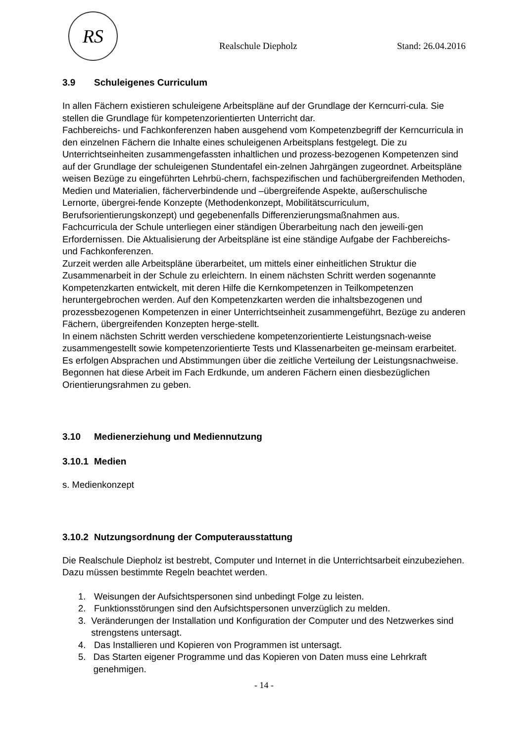RS
Realschule Diepholz Stand: 26.04.2016
3.9 Schuleigenes Curriculum
In allen Fächern existieren schuleigene Arbeitspläne auf der Grundlage der Kerncurri-cula. Sie stellen die Grundlage für kompetenzorientierten Unterricht dar.
Fachbereichs- und Fachkonferenzen haben ausgehend vom Kompetenzbegriff der Kerncurricula in den einzelnen Fächern die Inhalte eines schuleigenen Arbeitsplans festgelegt. Die zu Unterrichtseinheiten zusammengefassten inhaltlichen und prozess-bezogenen Kompetenzen sind auf der Grundlage der schuleigenen Stundentafel ein-zelnen Jahrgängen zugeordnet. Arbeitspläne weisen Bezüge zu eingeführten Lehrbü-chern, fachspezifischen und fachübergreifenden Methoden, Medien und Materialien, fächerverbindende und –übergreifende Aspekte, außerschulische Lernorte, übergrei-fende Konzepte (Methodenkonzept, Mobilitätscurriculum, Berufsorientierungskonzept) und gegebenenfalls Differenzierungsmaßnahmen aus.
Fachcurricula der Schule unterliegen einer ständigen Überarbeitung nach den jeweili-gen Erfordernissen. Die Aktualisierung der Arbeitspläne ist eine ständige Aufgabe der Fachbereichs- und Fachkonferenzen.
Zurzeit werden alle Arbeitspläne überarbeitet, um mittels einer einheitlichen Struktur die Zusammenarbeit in der Schule zu erleichtern. In einem nächsten Schritt werden sogenannte Kompetenzkarten entwickelt, mit deren Hilfe die Kernkompetenzen in Teilkompetenzen heruntergebrochen werden. Auf den Kompetenzkarten werden die inhaltsbezogenen und prozessbezogenen Kompetenzen in einer Unterrichtseinheit zusammengeführt, Bezüge zu anderen Fächern, übergreifenden Konzepten herge-stellt.
In einem nächsten Schritt werden verschiedene kompetenzorientierte Leistungsnach-weise zusammengestellt sowie kompetenzorientierte Tests und Klassenarbeiten ge-meinsam erarbeitet. Es erfolgen Absprachen und Abstimmungen über die zeitliche Verteilung der Leistungsnachweise. Begonnen hat diese Arbeit im Fach Erdkunde, um anderen Fächern einen diesbezüglichen Orientierungsrahmen zu geben.
3.10 Medienerziehung und Mediennutzung
3.10.1 Medien
s. Medienkonzept
3.10.2 Nutzungsordnung der Computerausstattung
Die Realschule Diepholz ist bestrebt, Computer und Internet in die Unterrichtsarbeit einzubeziehen. Dazu müssen bestimmte Regeln beachtet werden.
1. Weisungen der Aufsichtspersonen sind unbedingt Folge zu leisten.
2. Funktionsstörungen sind den Aufsichtspersonen unverzüglich zu melden.
3. Veränderungen der Installation und Konfiguration der Computer und des Netzwerkes sind strengstens untersagt.
4. Das Installieren und Kopieren von Programmen ist untersagt.
5. Das Starten eigener Programme und das Kopieren von Daten muss eine Lehrkraft genehmigen.
- 14 -